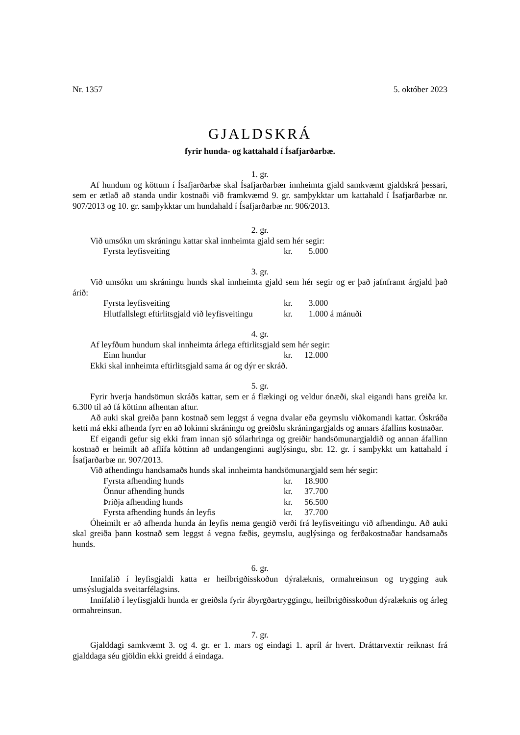Nr. 1357 5. október 2023
GJALDSKRÁ
fyrir hunda- og kattahald í Ísafjarðarbæ.
1. gr.
Af hundum og köttum í Ísafjarðarbæ skal Ísafjarðarbær innheimta gjald samkvæmt gjaldskrá þessari, sem er ætlað að standa undir kostnaði við framkvæmd 9. gr. samþykktar um kattahald í Ísafjarðarbæ nr. 907/2013 og 10. gr. samþykktar um hundahald í Ísafjarðarbæ nr. 906/2013.
2. gr.
Við umsókn um skráningu kattar skal innheimta gjald sem hér segir:
| Fyrsta leyfisveiting | kr. | 5.000 |
3. gr.
Við umsókn um skráningu hunds skal innheimta gjald sem hér segir og er það jafnframt árgjald það árið:
| Fyrsta leyfisveiting | kr. | 3.000 |
| Hlutfallslegt eftirlitsgjald við leyfisveitingu | kr. | 1.000 á mánuði |
4. gr.
Af leyfðum hundum skal innheimta árlega eftirlitsgjald sem hér segir:
| Einn hundur | kr. | 12.000 |
Ekki skal innheimta eftirlitsgjald sama ár og dýr er skráð.
5. gr.
Fyrir hverja handsömun skráðs kattar, sem er á flækingi og veldur ónæði, skal eigandi hans greiða kr. 6.300 til að fá köttinn afhentan aftur.
Að auki skal greiða þann kostnað sem leggst á vegna dvalar eða geymslu viðkomandi kattar. Óskráða ketti má ekki afhenda fyrr en að lokinni skráningu og greiðslu skráningargjalds og annars áfallins kostnaðar.
Ef eigandi gefur sig ekki fram innan sjö sólarhringa og greiðir handsömunargjaldið og annan áfallinn kostnað er heimilt að aflífa köttinn að undangenginni auglýsingu, sbr. 12. gr. í samþykkt um kattahald í Ísafjarðarbæ nr. 907/2013.
Við afhendingu handsamaðs hunds skal innheimta handsömunargjald sem hér segir:
| Fyrsta afhending hunds | kr. | 18.900 |
| Önnur afhending hunds | kr. | 37.700 |
| Þriðja afhending hunds | kr. | 56.500 |
| Fyrsta afhending hunds án leyfis | kr. | 37.700 |
Óheimilt er að afhenda hunda án leyfis nema gengið verði frá leyfisveitingu við afhendingu. Að auki skal greiða þann kostnað sem leggst á vegna fæðis, geymslu, auglýsinga og ferðakostnaðar handsamaðs hunds.
6. gr.
Innifalið í leyfisgjaldi katta er heilbrigðisskoðun dýralæknis, ormahreinsun og trygging auk umsýslugjalda sveitarfélagsins.
Innifalið í leyfisgjaldi hunda er greiðsla fyrir ábyrgðartryggingu, heilbrigðisskoðun dýralæknis og árleg ormahreinsun.
7. gr.
Gjalddagi samkvæmt 3. og 4. gr. er 1. mars og eindagi 1. apríl ár hvert. Dráttarvextir reiknast frá gjalddaga séu gjöldin ekki greidd á eindaga.